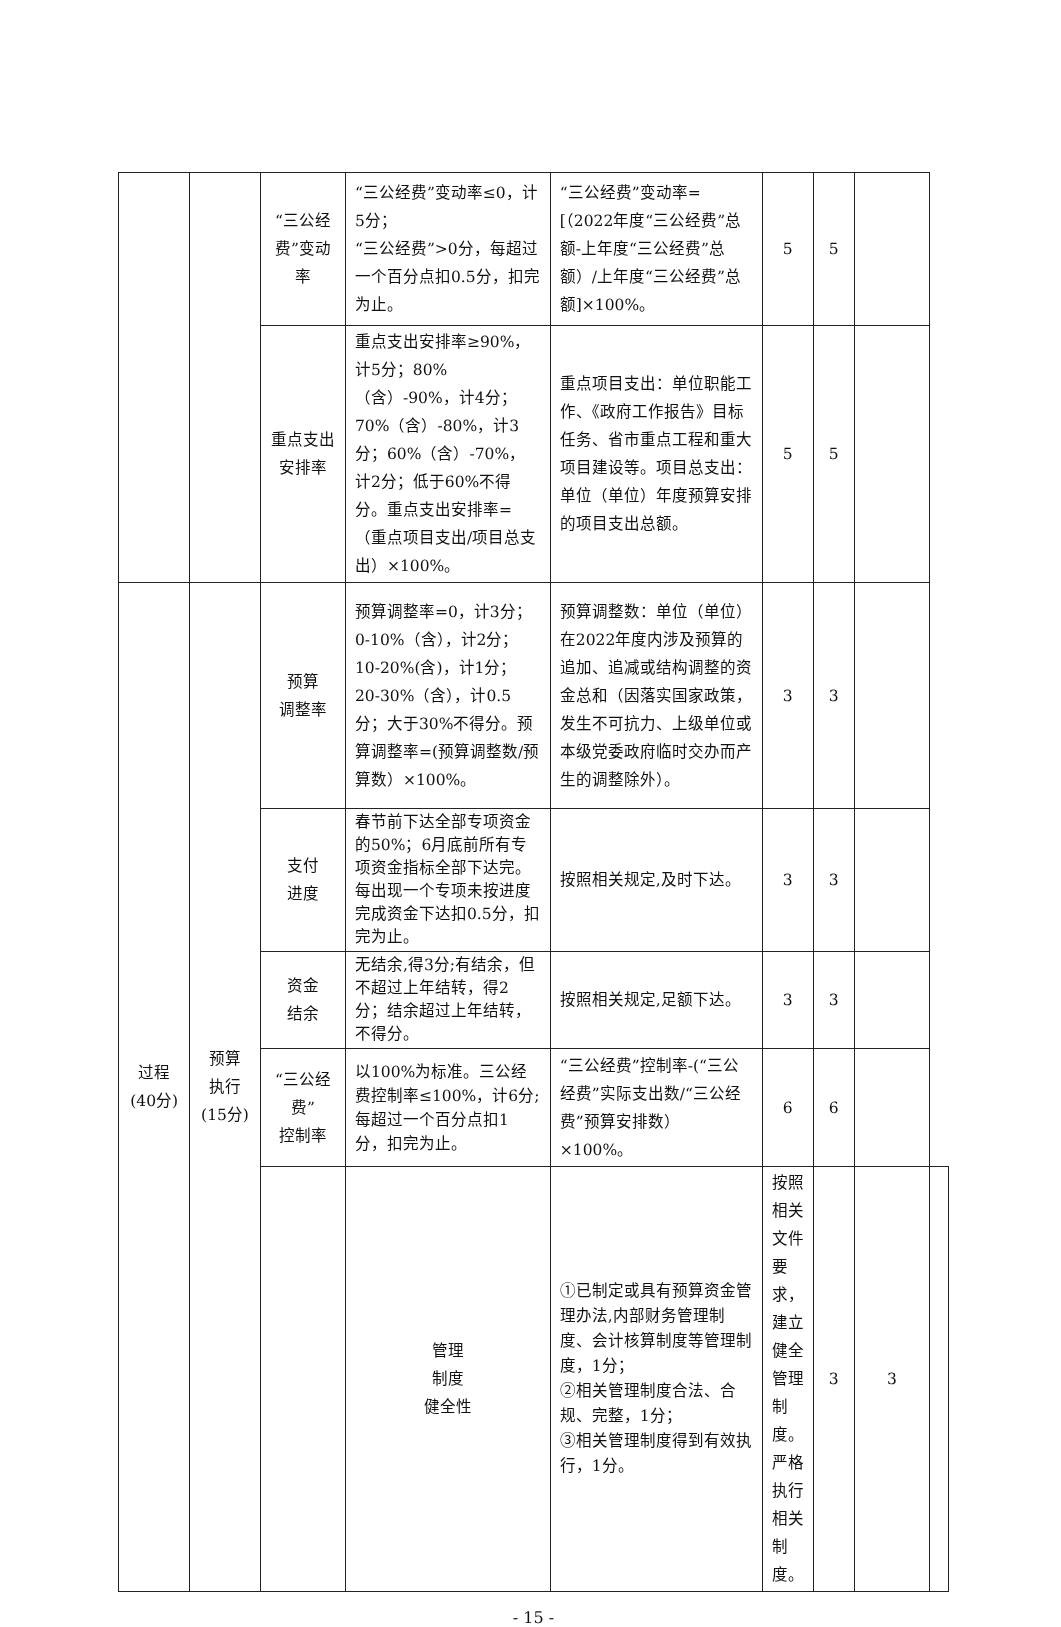| | | “三公经费”变动率 | “三公经费”变动率≤0，计5分； “三公经费”>0分，每超过一个百分点扣0.5分，扣完为止。 | “三公经费”变动率=[（2022年度“三公经费”总额-上年度“三公经费”总额）/上年度“三公经费”总额]×100%。 | 5 | 5 | | |
| | | 重点支出 安排率 | 重点支出安排率≥90%，计5分；80%（含）-90%，计4分；70%（含）-80%，计3分；60%（含）-70%，计2分；低于60%不得分。重点支出安排率=（重点项目支出/项目总支出）×100%。 | 重点项目支出：单位职能工作、《政府工作报告》目标任务、省市重点工程和重大项目建设等。项目总支出：单位（单位）年度预算安排的项目支出总额。 | 5 | 5 | | |
| 过程 (40分) | 预算 执行 (15分) | 预算 调整率 | 预算调整率=0，计3分；0-10%（含），计2分；10-20%(含)，计1分；20-30%（含），计0.5分；大于30%不得分。预算调整率=(预算调整数/预算数）×100%。 | 预算调整数：单位（单位）在2022年度内涉及预算的追加、追减或结构调整的资金总和（因落实国家政策，发生不可抗力、上级单位或本级党委政府临时交办而产生的调整除外）。 | 3 | 3 | | |
| | | 支付 进度 | 春节前下达全部专项资金的50%；6月底前所有专项资金指标全部下达完。每出现一个专项未按进度完成资金下达扣0.5分，扣完为止。 | 按照相关规定,及时下达。 | 3 | 3 | | |
| | | 资金 结余 | 无结余,得3分;有结余，但不超过上年结转，得2分；结余超过上年结转，不得分。 | 按照相关规定,足额下达。 | 3 | 3 | | |
| | | “三公经费” 控制率 | 以100%为标准。三公经费控制率≤100%，计6分;每超过一个百分点扣1分，扣完为止。 | “三公经费”控制率-(“三公经费”实际支出数/“三公经费”预算安排数）×100%。 | 6 | 6 | | |
| | | | 管理 制度 健全性 | ①已制定或具有预算资金管理办法,内部财务管理制度、会计核算制度等管理制度，1分； ②相关管理制度合法、合规、完整，1分； ③相关管理制度得到有效执行，1分。 | 按照相关文件要求，建立健全管理制度。严格执行相关制度。 | 3 | 3 | |
- 15 -